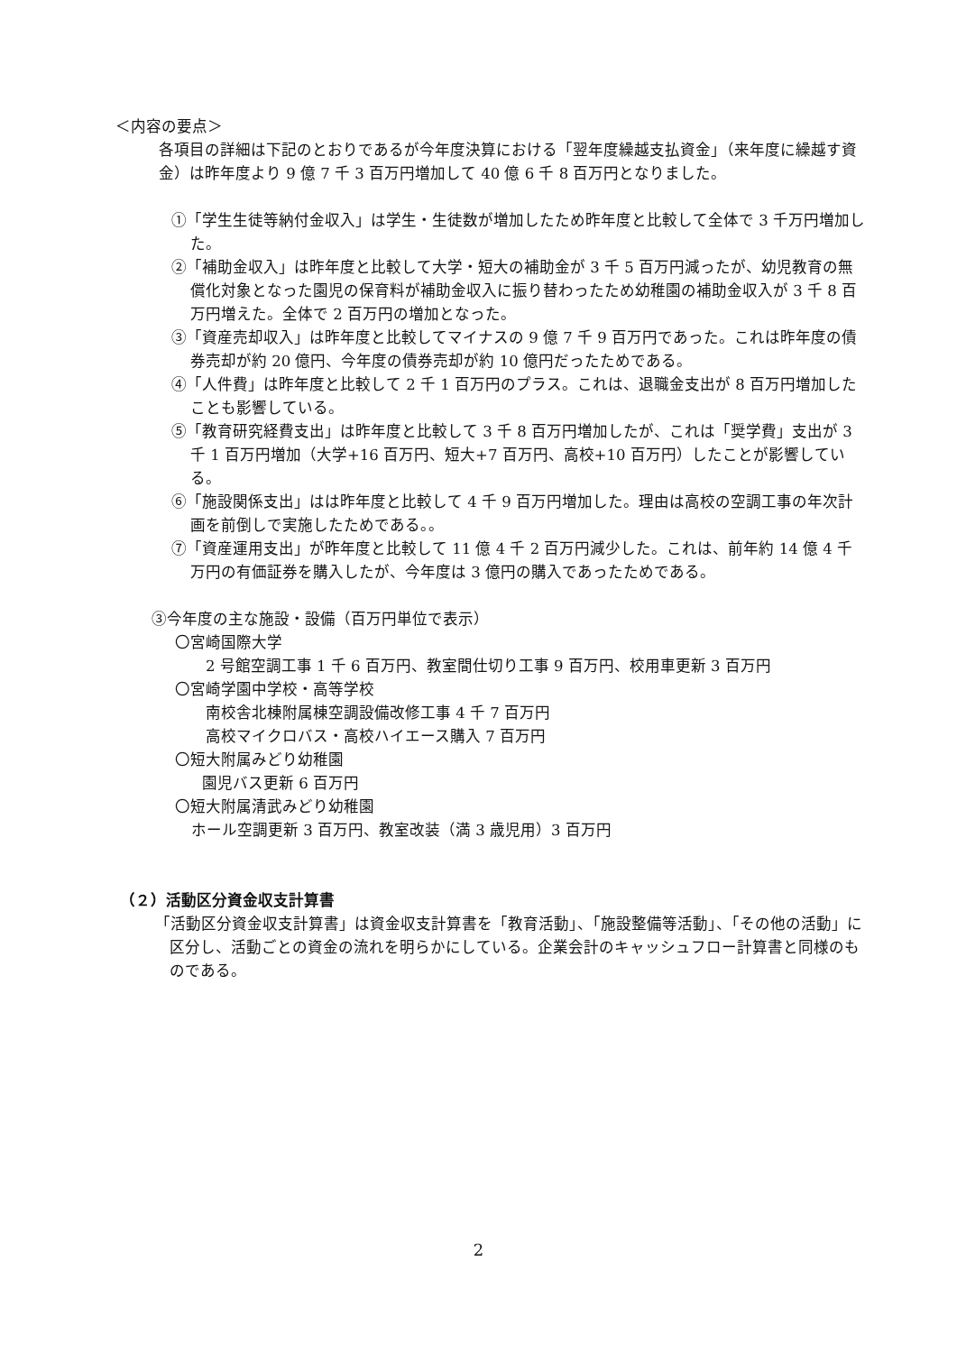＜内容の要点＞
各項目の詳細は下記のとおりであるが今年度決算における「翌年度繰越支払資金」（来年度に繰越す資金）は昨年度より 9 億 7 千 3 百万円増加して 40 億 6 千 8 百万円となりました。
①「学生生徒等納付金収入」は学生・生徒数が増加したため昨年度と比較して全体で 3 千万円増加した。
②「補助金収入」は昨年度と比較して大学・短大の補助金が 3 千 5 百万円減ったが、幼児教育の無償化対象となった園児の保育料が補助金収入に振り替わったため幼稚園の補助金収入が 3 千 8 百万円増えた。全体で 2 百万円の増加となった。
③「資産売却収入」は昨年度と比較してマイナスの 9 億 7 千 9 百万円であった。これは昨年度の債券売却が約 20 億円、今年度の債券売却が約 10 億円だったためである。
④「人件費」は昨年度と比較して 2 千 1 百万円のプラス。これは、退職金支出が 8 百万円増加したことも影響している。
⑤「教育研究経費支出」は昨年度と比較して 3 千 8 百万円増加したが、これは「奨学費」支出が 3 千 1 百万円増加（大学+16 百万円、短大+7 百万円、高校+10 百万円）したことが影響している。
⑥「施設関係支出」はは昨年度と比較して 4 千 9 百万円増加した。理由は高校の空調工事の年次計画を前倒しで実施したためである。。
⑦「資産運用支出」が昨年度と比較して 11 億 4 千 2 百万円減少した。これは、前年約 14 億 4 千万円の有価証券を購入したが、今年度は 3 億円の購入であったためである。
③今年度の主な施設・設備（百万円単位で表示）
〇宮崎国際大学
2 号館空調工事 1 千 6 百万円、教室間仕切り工事 9 百万円、校用車更新 3 百万円
〇宮崎学園中学校・高等学校
南校舎北棟附属棟空調設備改修工事 4 千 7 百万円
高校マイクロバス・高校ハイエース購入 7 百万円
〇短大附属みどり幼稚園
園児バス更新 6 百万円
〇短大附属清武みどり幼稚園
ホール空調更新 3 百万円、教室改装（満 3 歳児用）3 百万円
（２）活動区分資金収支計算書
「活動区分資金収支計算書」は資金収支計算書を「教育活動」、「施設整備等活動」、「その他の活動」に区分し、活動ごとの資金の流れを明らかにしている。企業会計のキャッシュフロー計算書と同様のものである。
2